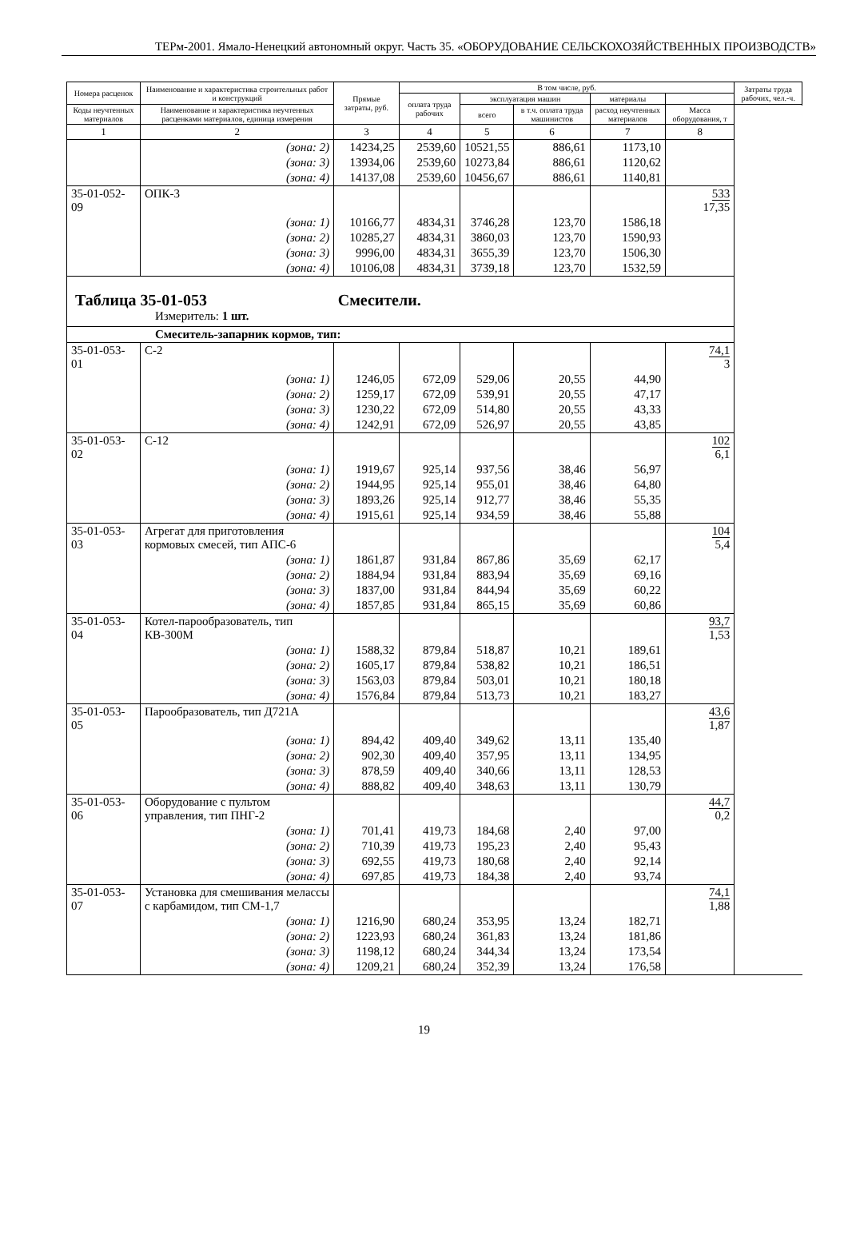ТЕРм-2001. Ямало-Ненецкий автономный округ. Часть 35. «ОБОРУДОВАНИЕ СЕЛЬСКОХОЗЯЙСТВЕННЫХ ПРОИЗВОДСТВ»
| Номера расценок | Наименование и характеристика строительных работ и конструкций | Прямые затраты, руб. | В том числе, руб. | | | | | Затраты труда рабочих, чел.-ч. |
| --- | --- | --- | --- | --- | --- | --- | --- | --- |
| | | | оплата труда рабочих | эксплуатация машин | | материалы | | |
| | | | | всего | в т.ч. оплата труда машинистов | расход неучтенных материалов | | |
| Коды неучтенных материалов | Наименование и характеристика неучтенных расценками материалов, единица измерения | | | | | | Масса оборудования, т | |
| 1 | 2 | 3 | 4 | 5 | 6 | 7 | 8 | |
| | (зона: 2) | 14234,25 | 2539,60 | 10521,55 | 886,61 | 1173,10 | | |
| | (зона: 3) | 13934,06 | 2539,60 | 10273,84 | 886,61 | 1120,62 | | |
| | (зона: 4) | 14137,08 | 2539,60 | 10456,67 | 886,61 | 1140,81 | | |
| 35-01-052-09 | ОПК-3 | | | | | | 533 17,35 | |
| | (зона: 1) | 10166,77 | 4834,31 | 3746,28 | 123,70 | 1586,18 | | |
| | (зона: 2) | 10285,27 | 4834,31 | 3860,03 | 123,70 | 1590,93 | | |
| | (зона: 3) | 9996,00 | 4834,31 | 3655,39 | 123,70 | 1506,30 | | |
| | (зона: 4) | 10106,08 | 4834,31 | 3739,18 | 123,70 | 1532,59 | | |
| Таблица 35-01-053 Смесители. Измеритель: 1 шт. | | | | | | | | |
| Смеситель-запарник кормов, тип: | | | | | | | | |
| 35-01-053-01 | С-2 | | | | | | 74,1 3 | |
| | (зона: 1) | 1246,05 | 672,09 | 529,06 | 20,55 | 44,90 | | |
| | (зона: 2) | 1259,17 | 672,09 | 539,91 | 20,55 | 47,17 | | |
| | (зона: 3) | 1230,22 | 672,09 | 514,80 | 20,55 | 43,33 | | |
| | (зона: 4) | 1242,91 | 672,09 | 526,97 | 20,55 | 43,85 | | |
| 35-01-053-02 | С-12 | | | | | | 102 6,1 | |
| | (зона: 1) | 1919,67 | 925,14 | 937,56 | 38,46 | 56,97 | | |
| | (зона: 2) | 1944,95 | 925,14 | 955,01 | 38,46 | 64,80 | | |
| | (зона: 3) | 1893,26 | 925,14 | 912,77 | 38,46 | 55,35 | | |
| | (зона: 4) | 1915,61 | 925,14 | 934,59 | 38,46 | 55,88 | | |
| 35-01-053-03 | Агрегат для приготовления кормовых смесей, тип АПС-6 | | | | | | 104 5,4 | |
| | (зона: 1) | 1861,87 | 931,84 | 867,86 | 35,69 | 62,17 | | |
| | (зона: 2) | 1884,94 | 931,84 | 883,94 | 35,69 | 69,16 | | |
| | (зона: 3) | 1837,00 | 931,84 | 844,94 | 35,69 | 60,22 | | |
| | (зона: 4) | 1857,85 | 931,84 | 865,15 | 35,69 | 60,86 | | |
| 35-01-053-04 | Котел-парообразователь, тип КВ-300М | | | | | | 93,7 1,53 | |
| | (зона: 1) | 1588,32 | 879,84 | 518,87 | 10,21 | 189,61 | | |
| | (зона: 2) | 1605,17 | 879,84 | 538,82 | 10,21 | 186,51 | | |
| | (зона: 3) | 1563,03 | 879,84 | 503,01 | 10,21 | 180,18 | | |
| | (зона: 4) | 1576,84 | 879,84 | 513,73 | 10,21 | 183,27 | | |
| 35-01-053-05 | Парообразователь, тип Д721А | | | | | | 43,6 1,87 | |
| | (зона: 1) | 894,42 | 409,40 | 349,62 | 13,11 | 135,40 | | |
| | (зона: 2) | 902,30 | 409,40 | 357,95 | 13,11 | 134,95 | | |
| | (зона: 3) | 878,59 | 409,40 | 340,66 | 13,11 | 128,53 | | |
| | (зона: 4) | 888,82 | 409,40 | 348,63 | 13,11 | 130,79 | | |
| 35-01-053-06 | Оборудование с пультом управления, тип ПНГ-2 | | | | | | 44,7 0,2 | |
| | (зона: 1) | 701,41 | 419,73 | 184,68 | 2,40 | 97,00 | | |
| | (зона: 2) | 710,39 | 419,73 | 195,23 | 2,40 | 95,43 | | |
| | (зона: 3) | 692,55 | 419,73 | 180,68 | 2,40 | 92,14 | | |
| | (зона: 4) | 697,85 | 419,73 | 184,38 | 2,40 | 93,74 | | |
| 35-01-053-07 | Установка для смешивания мелассы с карбамидом, тип СМ-1,7 | | | | | | 74,1 1,88 | |
| | (зона: 1) | 1216,90 | 680,24 | 353,95 | 13,24 | 182,71 | | |
| | (зона: 2) | 1223,93 | 680,24 | 361,83 | 13,24 | 181,86 | | |
| | (зона: 3) | 1198,12 | 680,24 | 344,34 | 13,24 | 173,54 | | |
| | (зона: 4) | 1209,21 | 680,24 | 352,39 | 13,24 | 176,58 | | |
19